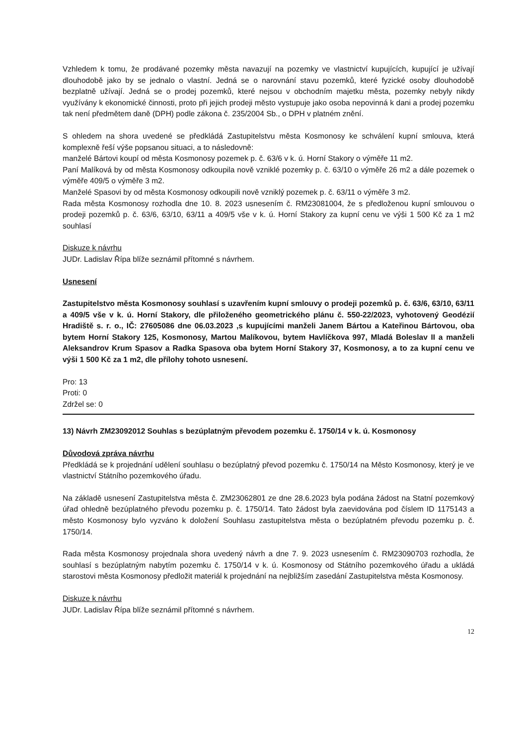Vzhledem k tomu, že prodávané pozemky města navazují na pozemky ve vlastnictví kupujících, kupující je užívají dlouhodobě jako by se jednalo o vlastní. Jedná se o narovnání stavu pozemků, které fyzické osoby dlouhodobě bezplatně užívají. Jedná se o prodej pozemků, které nejsou v obchodním majetku města, pozemky nebyly nikdy využívány k ekonomické činnosti, proto při jejich prodeji město vystupuje jako osoba nepovinná k dani a prodej pozemku tak není předmětem daně (DPH) podle zákona č. 235/2004 Sb., o DPH v platném znění.
S ohledem na shora uvedené se předkládá Zastupitelstvu města Kosmonosy ke schválení kupní smlouva, která komplexně řeší výše popsanou situaci, a to následovně:
manželé Bártovi koupí od města Kosmonosy pozemek p. č. 63/6 v k. ú. Horní Stakory o výměře 11 m2.
Paní Malíková by od města Kosmonosy odkoupila nově vzniklé pozemky p. č. 63/10 o výměře 26 m2 a dále pozemek o výměře 409/5 o výměře 3 m2.
Manželé Spasovi by od města Kosmonosy odkoupili nově vzniklý pozemek p. č. 63/11 o výměře 3 m2.
Rada města Kosmonosy rozhodla dne 10. 8. 2023 usnesením č. RM23081004, že s předloženou kupní smlouvou o prodeji pozemků p. č. 63/6, 63/10, 63/11 a 409/5 vše v k. ú. Horní Stakory za kupní cenu ve výši 1 500 Kč za 1 m2 souhlasí
Diskuze k návrhu
JUDr. Ladislav Řípa blíže seznámil přítomné s návrhem.
Usnesení
Zastupitelstvo města Kosmonosy souhlasí s uzavřením kupní smlouvy o prodeji pozemků p. č. 63/6, 63/10, 63/11 a 409/5 vše v k. ú. Horní Stakory, dle přiloženého geometrického plánu č. 550-22/2023, vyhotovený Geodézií Hradiště s. r. o., IČ: 27605086 dne 06.03.2023 ,s kupujícími manželi Janem Bártou a Kateřinou Bártovou, oba bytem Horní Stakory 125, Kosmonosy, Martou Malíkovou, bytem Havlíčkova 997, Mladá Boleslav II a manželi Aleksandrov Krum Spasov a Radka Spasova oba bytem Horní Stakory 37, Kosmonosy, a to za kupní cenu ve výši 1 500 Kč za 1 m2, dle přílohy tohoto usnesení.
Pro: 13
Proti: 0
Zdržel se: 0
13) Návrh ZM23092012 Souhlas s bezúplatným převodem pozemku č. 1750/14 v k. ú. Kosmonosy
Důvodová zpráva návrhu
Předkládá se k projednání udělení souhlasu o bezúplatný převod pozemku č. 1750/14 na Město Kosmonosy, který je ve vlastnictví Státního pozemkového úřadu.
Na základě usnesení Zastupitelstva města č. ZM23062801 ze dne 28.6.2023 byla podána žádost na Statní pozemkový úřad ohledně bezúplatného převodu pozemku p. č. 1750/14. Tato žádost byla zaevidována pod číslem ID 1175143 a město Kosmonosy bylo vyzváno k doložení Souhlasu zastupitelstva města o bezúplatném převodu pozemku p. č. 1750/14.
Rada města Kosmonosy projednala shora uvedený návrh a dne 7. 9. 2023 usnesením č. RM23090703 rozhodla, že souhlasí s bezúplatným nabytím pozemku č. 1750/14 v k. ú. Kosmonosy od Státního pozemkového úřadu a ukládá starostovi města Kosmonosy předložit materiál k projednání na nejbližším zasedání Zastupitelstva města Kosmonosy.
Diskuze k návrhu
JUDr. Ladislav Řípa blíže seznámil přítomné s návrhem.
12